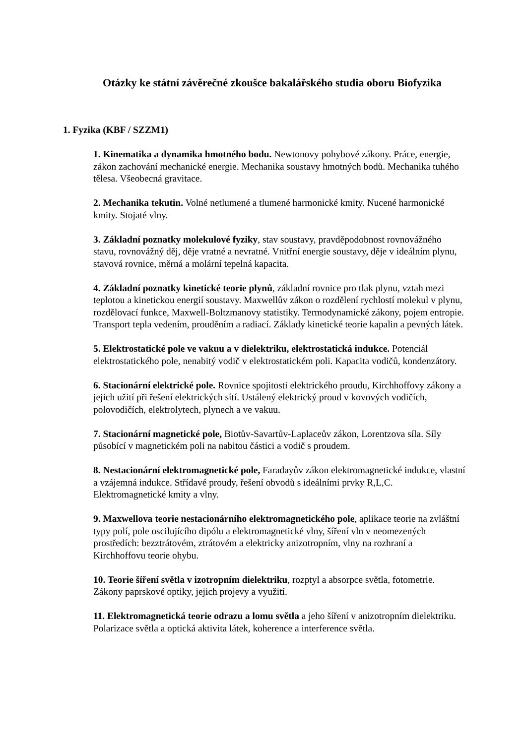Otázky ke státní závěrečné zkoušce bakalářského studia oboru Biofyzika
1. Fyzika (KBF / SZZM1)
1. Kinematika a dynamika hmotného bodu. Newtonovy pohybové zákony. Práce, energie, zákon zachování mechanické energie. Mechanika soustavy hmotných bodů. Mechanika tuhého tělesa. Všeobecná gravitace.
2. Mechanika tekutin. Volné netlumené a tlumené harmonické kmity. Nucené harmonické kmity. Stojaté vlny.
3. Základní poznatky molekulové fyziky, stav soustavy, pravděpodobnost rovnovážného stavu, rovnovážný děj, děje vratné a nevratné. Vnitřní energie soustavy, děje v ideálním plynu, stavová rovnice, měrná a molární tepelná kapacita.
4. Základní poznatky kinetické teorie plynů, základní rovnice pro tlak plynu, vztah mezi teplotou a kinetickou energií soustavy. Maxwellův zákon o rozdělení rychlostí molekul v plynu, rozdělovací funkce, Maxwell-Boltzmanovy statistiky. Termodynamické zákony, pojem entropie. Transport tepla vedením, prouděním a radiací. Základy kinetické teorie kapalin a pevných látek.
5. Elektrostatické pole ve vakuu a v dielektriku, elektrostatická indukce. Potenciál elektrostatického pole, nenabitý vodič v elektrostatickém poli. Kapacita vodičů, kondenzátory.
6. Stacionární elektrické pole. Rovnice spojitosti elektrického proudu, Kirchhoffovy zákony a jejich užití při řešení elektrických sítí. Ustálený elektrický proud v kovových vodičích, polovodičích, elektrolytech, plynech a ve vakuu.
7. Stacionární magnetické pole, Biotův-Savartův-Laplaceův zákon, Lorentzova síla. Síly působící v magnetickém poli na nabitou částici a vodič s proudem.
8. Nestacionární elektromagnetické pole, Faradayův zákon elektromagnetické indukce, vlastní a vzájemná indukce. Střídavé proudy, řešení obvodů s ideálními prvky R,L,C. Elektromagnetické kmity a vlny.
9. Maxwellova teorie nestacionárního elektromagnetického pole, aplikace teorie na zvláštní typy polí, pole oscilujícího dipólu a elektromagnetické vlny, šíření vln v neomezených prostředích: bezztrátovém, ztrátovém a elektricky anizotropním, vlny na rozhraní a Kirchhoffovu teorie ohybu.
10. Teorie šíření světla v izotropním dielektriku, rozptyl a absorpce světla, fotometrie. Zákony paprskové optiky, jejich projevy a využití.
11. Elektromagnetická teorie odrazu a lomu světla a jeho šíření v anizotropním dielektriku. Polarizace světla a optická aktivita látek, koherence a interference světla.